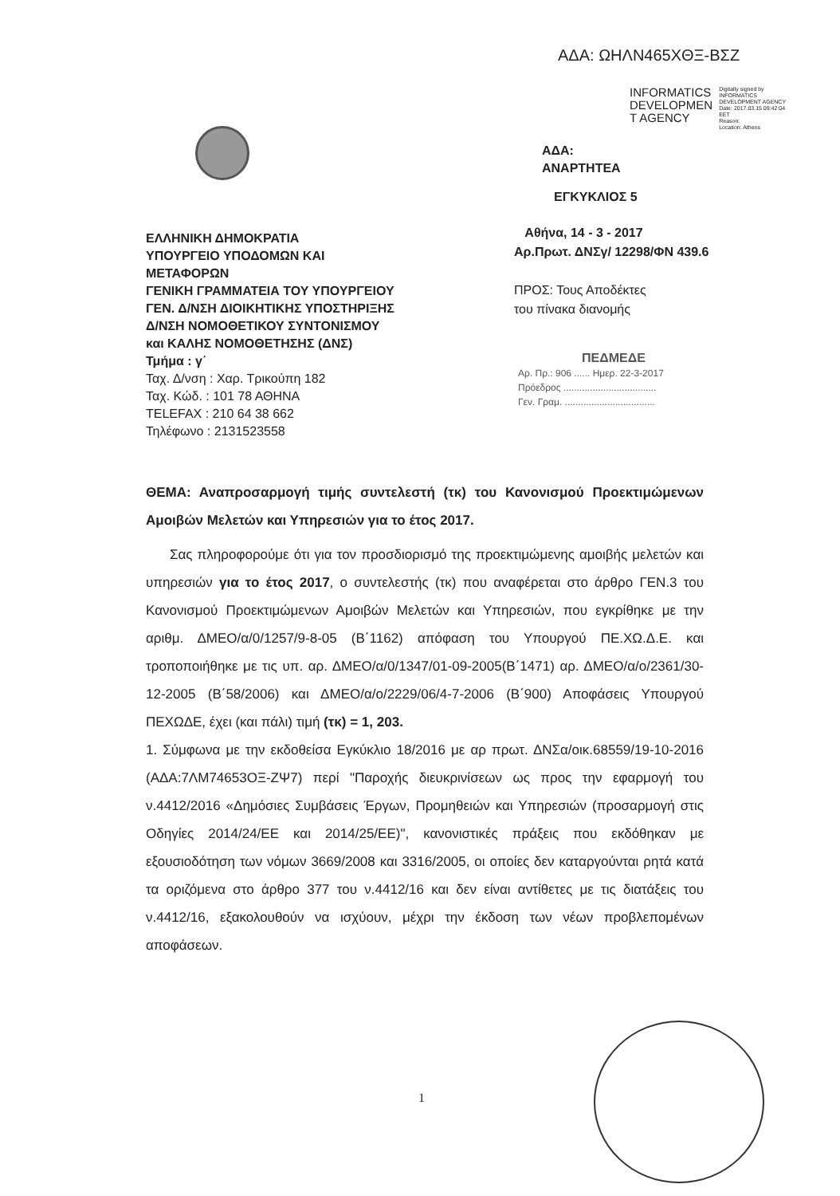ΑΔΑ: ΩΗΛΝ465ΧΘΞ-ΒΣΖ
INFORMATICS
DEVELOPMEN
T AGENCY
Digitally signed by
INFORMATICS
DEVELOPMENT AGENCY
Date: 2017.03.15 09:42:04
EET
Reason:
Location: Athens
ΑΔΑ:
ΑΝΑΡΤΗΤΕΑ
ΕΓΚΥΚΛΙΟΣ 5
ΕΛΛΗΝΙΚΗ ΔΗΜΟΚΡΑΤΙΑ
ΥΠΟΥΡΓΕΙΟ ΥΠΟΔΟΜΩΝ ΚΑΙ
ΜΕΤΑΦΟΡΩΝ
ΓΕΝΙΚΗ ΓΡΑΜΜΑΤΕΙΑ ΤΟΥ ΥΠΟΥΡΓΕΙΟΥ
ΓΕΝ. Δ/ΝΣΗ ΔΙΟΙΚΗΤΙΚΗΣ ΥΠΟΣΤΗΡΙΞΗΣ
Δ/ΝΣΗ ΝΟΜΟΘΕΤΙΚΟΥ ΣΥΝΤΟΝΙΣΜΟΥ
και ΚΑΛΗΣ ΝΟΜΟΘΕΤΗΣΗΣ (ΔΝΣ)
Τμήμα : γ΄
Ταχ. Δ/νση : Χαρ. Τρικούπη 182
Ταχ. Κώδ. : 101 78 ΑΘΗΝΑ
TELEFAX : 210 64 38 662
Τηλέφωνο : 2131523558
Αθήνα, 14 - 3 - 2017
Αρ.Πρωτ. ΔΝΣγ/ 12298/ΦΝ 439.6
ΠΡΟΣ: Τους Αποδέκτες
του πίνακα διανομής
ΠΕΔΜΕΔΕ
Αρ. Πρ.: 906 ...... Ημερ. 22-3-2017
Πρόεδρος ...................................
Γεν. Γραμ. ..................................
ΘΕΜΑ: Αναπροσαρμογή τιμής συντελεστή (τκ) του Κανονισμού Προεκτιμώμενων Αμοιβών Μελετών και Υπηρεσιών για το έτος 2017.
Σας πληροφορούμε ότι για τον προσδιορισμό της προεκτιμώμενης αμοιβής μελετών και υπηρεσιών για το έτος 2017, ο συντελεστής (τκ) που αναφέρεται στο άρθρο ΓΕΝ.3 του Κανονισμού Προεκτιμώμενων Αμοιβών Μελετών και Υπηρεσιών, που εγκρίθηκε με την αριθμ. ΔΜΕΟ/α/0/1257/9-8-05 (Β΄1162) απόφαση του Υπουργού ΠΕ.ΧΩ.Δ.Ε. και τροποποιήθηκε με τις υπ. αρ. ΔΜΕΟ/α/0/1347/01-09-2005(Β΄1471) αρ. ΔΜΕΟ/α/ο/2361/30-12-2005 (Β΄58/2006) και ΔΜΕΟ/α/ο/2229/06/4-7-2006 (Β΄900) Αποφάσεις Υπουργού ΠΕΧΩΔΕ, έχει (και πάλι) τιμή (τκ) = 1, 203.
1. Σύμφωνα με την εκδοθείσα Εγκύκλιο 18/2016 με αρ πρωτ. ΔΝΣα/οικ.68559/19-10-2016 (ΑΔΑ:7ΛΜ74653ΟΞ-ΖΨ7) περί "Παροχής διευκρινίσεων ως προς την εφαρμογή του ν.4412/2016 «Δημόσιες Συμβάσεις Έργων, Προμηθειών και Υπηρεσιών (προσαρμογή στις Οδηγίες 2014/24/ΕΕ και 2014/25/ΕΕ)", κανονιστικές πράξεις που εκδόθηκαν με εξουσιοδότηση των νόμων 3669/2008 και 3316/2005, οι οποίες δεν καταργούνται ρητά κατά τα οριζόμενα στο άρθρο 377 του ν.4412/16 και δεν είναι αντίθετες με τις διατάξεις του ν.4412/16, εξακολουθούν να ισχύουν, μέχρι την έκδοση των νέων προβλεπομένων αποφάσεων.
1